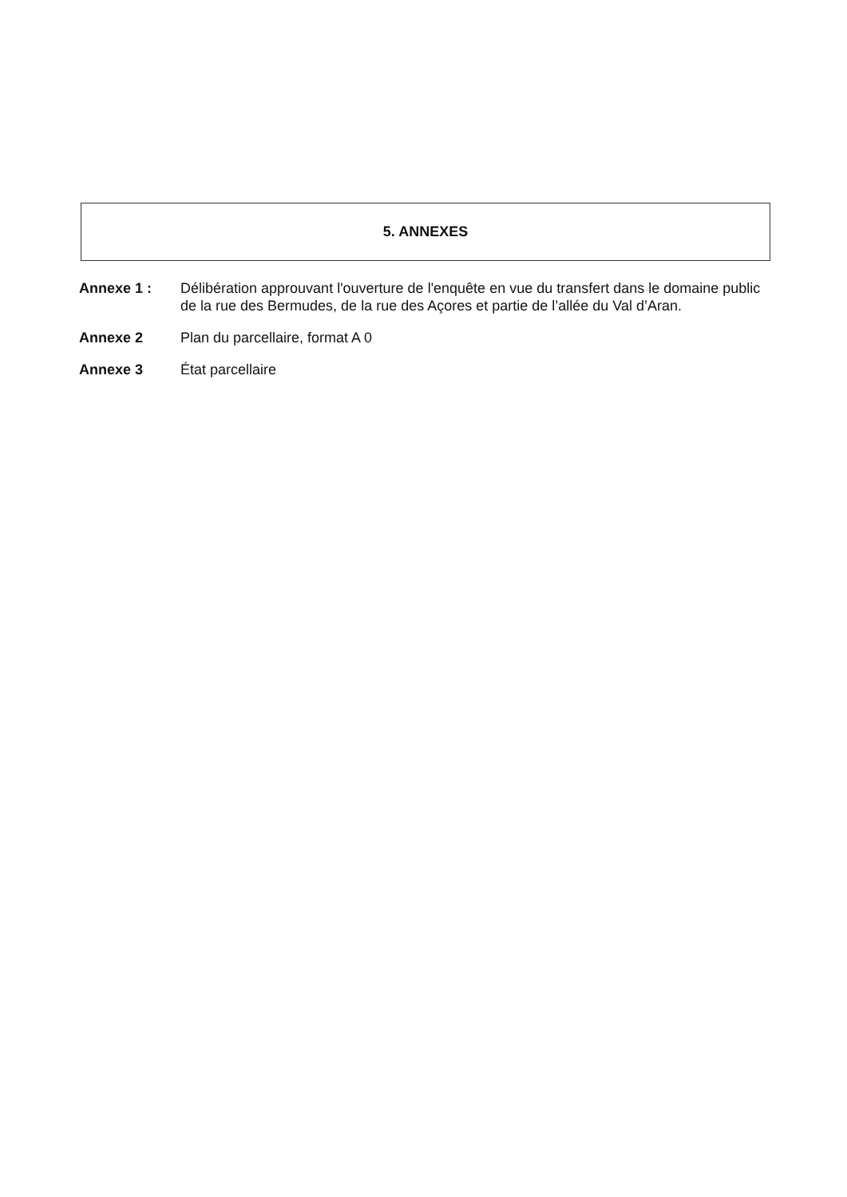5. ANNEXES
Annexe 1 : Délibération approuvant l'ouverture de l'enquête en vue du transfert dans le domaine public de la rue des Bermudes, de la rue des Açores et partie de l’allée du Val d’Aran.
Annexe 2 Plan du parcellaire, format A 0
Annexe 3 État parcellaire